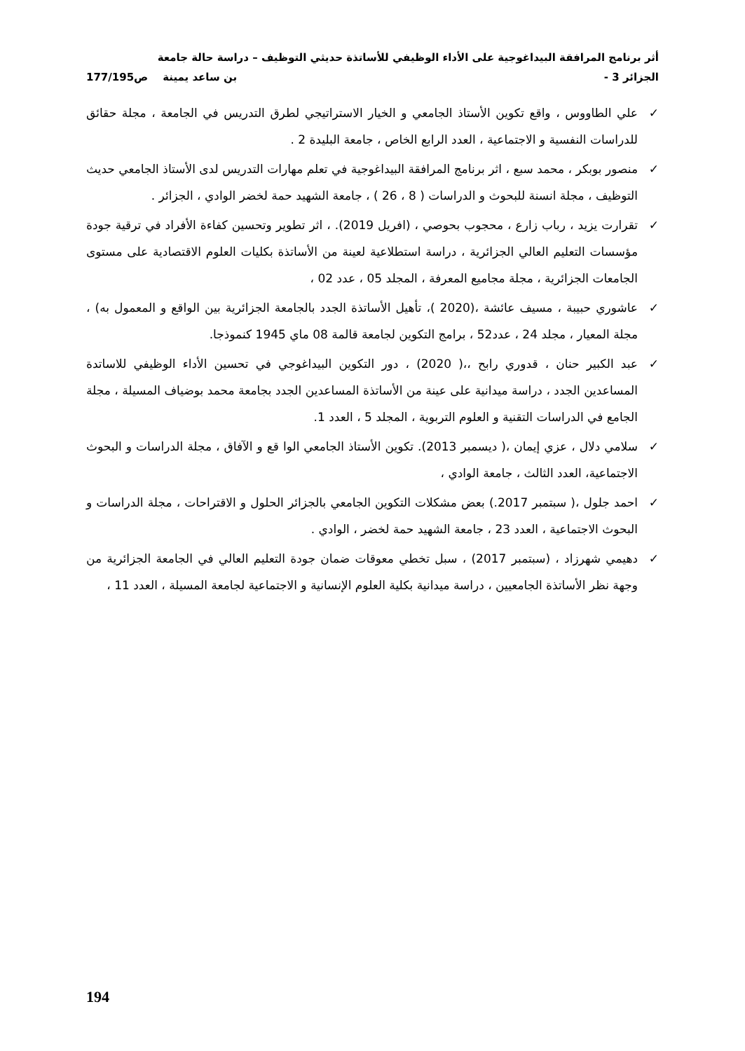أثر برنامج المرافقة البيداغوجية على الأداء الوظيفي للأساتذة حديثي التوظيف – دراسة حالة جامعة
الجزائر 3 - بن ساعد يمينة ص177/195
✓ علي الطاووس ، واقع تكوين الأستاذ الجامعي و الخيار الاستراتيجي لطرق التدريس في الجامعة ، مجلة حقائق للدراسات النفسية و الاجتماعية ، العدد الرابع الخاص ، جامعة البليدة 2 .
✓ منصور بوبكر ، محمد سبع ، اثر برنامج المرافقة البيداغوجية في تعلم مهارات التدريس لدى الأستاذ الجامعي حديث التوظيف ، مجلة انسنة للبحوث و الدراسات ( 8 ، 26 ) ، جامعة الشهيد حمة لخضر الوادي ، الجزائر .
✓ تقرارت يزيد ، رباب زارع ، محجوب بحوصي ، (افريل 2019). ، اثر تطوير وتحسين كفاءة الأفراد في ترقية جودة مؤسسات التعليم العالي الجزائرية ، دراسة استطلاعية لعينة من الأساتذة بكليات العلوم الاقتصادية على مستوى الجامعات الجزائرية ، مجلة مجاميع المعرفة ، المجلد 05 ، عدد 02 ،
✓ عاشوري حبيبة ، مسيف عائشة ،(2020 )، تأهيل الأساتذة الجدد بالجامعة الجزائرية بين الواقع و المعمول به) ، مجلة المعيار ، مجلد 24 ، عدد52 ، برامج التكوين لجامعة قالمة 08 ماي 1945 كنموذجا.
✓ عبد الكبير حنان ، قدوري رابح ،،( 2020) ، دور التكوين البيداغوجي في تحسين الأداء الوظيفي للاساتدة المساعدين الجدد ، دراسة ميدانية على عينة من الأساتذة المساعدين الجدد بجامعة محمد بوضياف المسيلة ، مجلة الجامع في الدراسات التقنية و العلوم التربوية ، المجلد 5 ، العدد 1.
✓ سلامي دلال ، عزي إيمان ،( ديسمبر 2013). تكوين الأستاذ الجامعي الوا قع و الآفاق ، مجلة الدراسات و البحوث الاجتماعية، العدد الثالث ، جامعة الوادي ،
✓ احمد جلول ،( سبتمبر 2017.) بعض مشكلات التكوين الجامعي بالجزائر الحلول و الاقتراحات ، مجلة الدراسات و البحوث الاجتماعية ، العدد 23 ، جامعة الشهيد حمة لخضر ، الوادي .
✓ دهيمي شهرزاد ، (سبتمبر 2017) ، سبل تخطي معوقات ضمان جودة التعليم العالي في الجامعة الجزائرية من وجهة نظر الأساتذة الجامعيين ، دراسة ميدانية بكلية العلوم الإنسانية و الاجتماعية لجامعة المسيلة ، العدد 11 ،
194